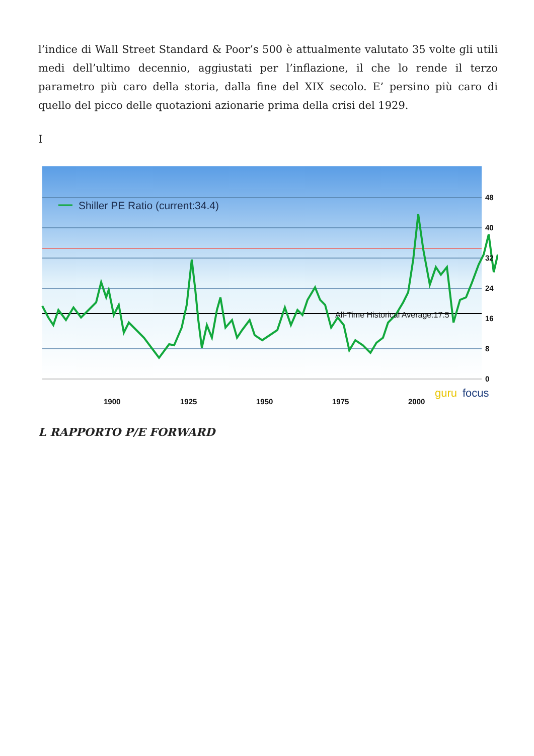l’indice di Wall Street Standard & Poor’s 500 è attualmente valutato 35 volte gli utili medi dell’ultimo decennio, aggiustati per l’inflazione, il che lo rende il terzo parametro più caro della storia, dalla fine del XIX secolo. E’ persino più caro di quello del picco delle quotazioni azionarie prima della crisi del 1929.
I
Shiller PE Ratio (current:34.4)
All-Time Historical Average:17.5
48
40
32
24
16
8
0
1900
1925
1950
1975
2000
guru
focus
L RAPPORTO P/E FORWARD